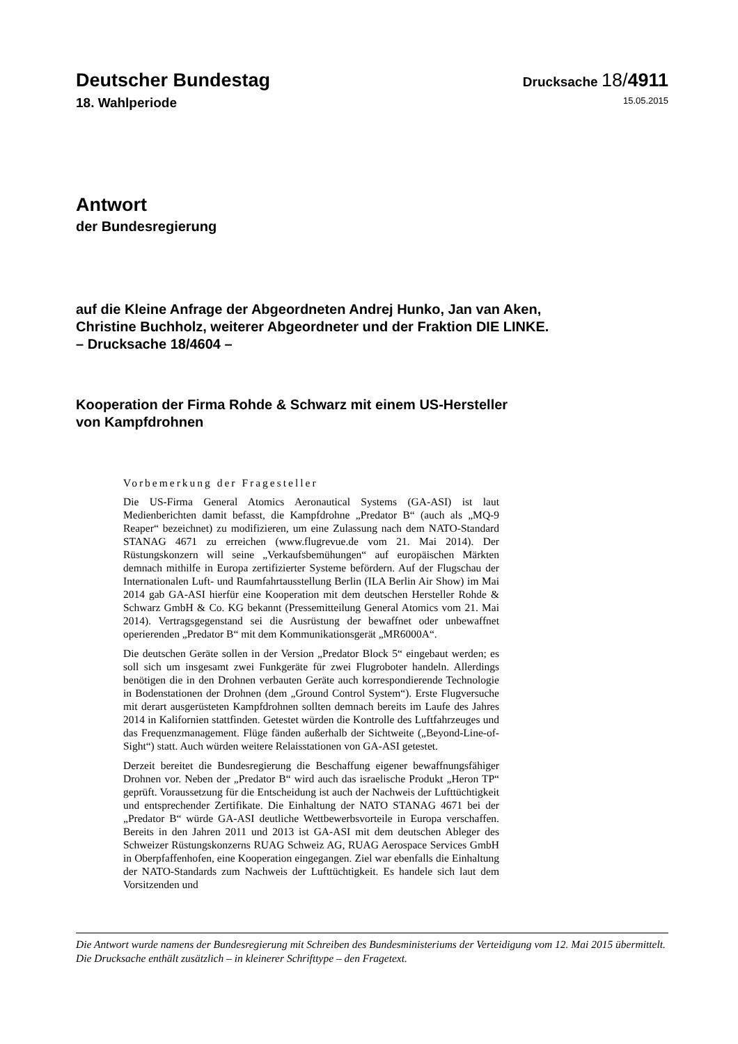Deutscher Bundestag
Drucksache 18/4911
18. Wahlperiode
15.05.2015
Antwort
der Bundesregierung
auf die Kleine Anfrage der Abgeordneten Andrej Hunko, Jan van Aken,
Christine Buchholz, weiterer Abgeordneter und der Fraktion DIE LINKE.
– Drucksache 18/4604 –
Kooperation der Firma Rohde & Schwarz mit einem US-Hersteller
von Kampfdrohnen
Vorbemerkung der Fragesteller
Die US-Firma General Atomics Aeronautical Systems (GA-ASI) ist laut Medienberichten damit befasst, die Kampfdrohne „Predator B“ (auch als „MQ-9 Reaper“ bezeichnet) zu modifizieren, um eine Zulassung nach dem NATO-Standard STANAG 4671 zu erreichen (www.flugrevue.de vom 21. Mai 2014). Der Rüstungskonzern will seine „Verkaufsbemühungen“ auf europäischen Märkten demnach mithilfe in Europa zertifizierter Systeme befördern. Auf der Flugschau der Internationalen Luft- und Raumfahrtausstellung Berlin (ILA Berlin Air Show) im Mai 2014 gab GA-ASI hierfür eine Kooperation mit dem deutschen Hersteller Rohde & Schwarz GmbH & Co. KG bekannt (Pressemitteilung General Atomics vom 21. Mai 2014). Vertragsgegenstand sei die Ausrüstung der bewaffnet oder unbewaffnet operierenden „Predator B“ mit dem Kommunikationsgerät „MR6000A“.
Die deutschen Geräte sollen in der Version „Predator Block 5“ eingebaut werden; es soll sich um insgesamt zwei Funkgeräte für zwei Flugroboter handeln. Allerdings benötigen die in den Drohnen verbauten Geräte auch korrespondierende Technologie in Bodenstationen der Drohnen (dem „Ground Control System“). Erste Flugversuche mit derart ausgerüsteten Kampfdrohnen sollten demnach bereits im Laufe des Jahres 2014 in Kalifornien stattfinden. Getestet würden die Kontrolle des Luftfahrzeuges und das Frequenzmanagement. Flüge fänden außerhalb der Sichtweite („Beyond-Line-of-Sight“) statt. Auch würden weitere Relaisstationen von GA-ASI getestet.
Derzeit bereitet die Bundesregierung die Beschaffung eigener bewaffnungsfähiger Drohnen vor. Neben der „Predator B“ wird auch das israelische Produkt „Heron TP“ geprüft. Voraussetzung für die Entscheidung ist auch der Nachweis der Lufttüchtigkeit und entsprechender Zertifikate. Die Einhaltung der NATO STANAG 4671 bei der „Predator B“ würde GA-ASI deutliche Wettbewerbsvorteile in Europa verschaffen. Bereits in den Jahren 2011 und 2013 ist GA-ASI mit dem deutschen Ableger des Schweizer Rüstungskonzerns RUAG Schweiz AG, RUAG Aerospace Services GmbH in Oberpfaffenhofen, eine Kooperation eingegangen. Ziel war ebenfalls die Einhaltung der NATO-Standards zum Nachweis der Lufttüchtigkeit. Es handele sich laut dem Vorsitzenden und
Die Antwort wurde namens der Bundesregierung mit Schreiben des Bundesministeriums der Verteidigung vom 12. Mai 2015 übermittelt.
Die Drucksache enthält zusätzlich – in kleinerer Schrifttype – den Fragetext.